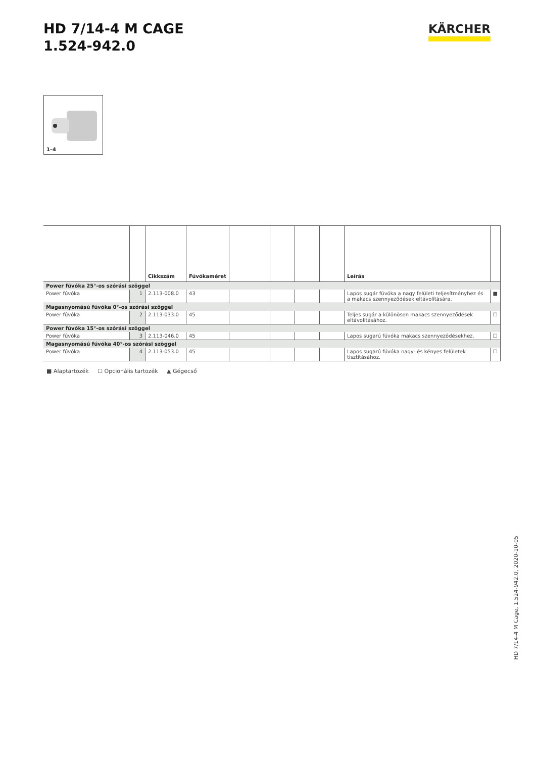HD 7/14-4 M CAGE
1.524-942.0
KÄRCHER
1–4
| | | Cikkszám | Fúvókaméret | | | | | Leírás | |
| --- | --- | --- | --- | --- | --- | --- | --- | --- | --- |
| Power fúvóka 25°-os szórási szöggel | | | | | | | | | |
| Power fúvóka | 1 | 2.113-008.0 | 43 | | | | | Lapos sugár fúvóka a nagy felületi teljesítményhez és a makacs szennyeződések eltávolítására. | ■ |
| Magasnyomású fúvóka 0°-os szórási szöggel | | | | | | | | | |
| Power fúvóka | 2 | 2.113-033.0 | 45 | | | | | Teljes sugár a különösen makacs szennyeződések eltávolításához. | ☐ |
| Power fúvóka 15°-os szórási szöggel | | | | | | | | | |
| Power fúvóka | 3 | 2.113-046.0 | 45 | | | | | Lapos sugarú fúvóka makacs szennyeződésekhez. | ☐ |
| Magasnyomású fúvóka 40°-os szórási szöggel | | | | | | | | | |
| Power fúvóka | 4 | 2.113-053.0 | 45 | | | | | Lapos sugarú fúvóka nagy- és kényes felületek tisztításához. | ☐ |
■ Alaptartozék ☐ Opcionális tartozék ▲ Gégecső
HD 7/14-4 M Cage, 1.524-942.0, 2020-10-05